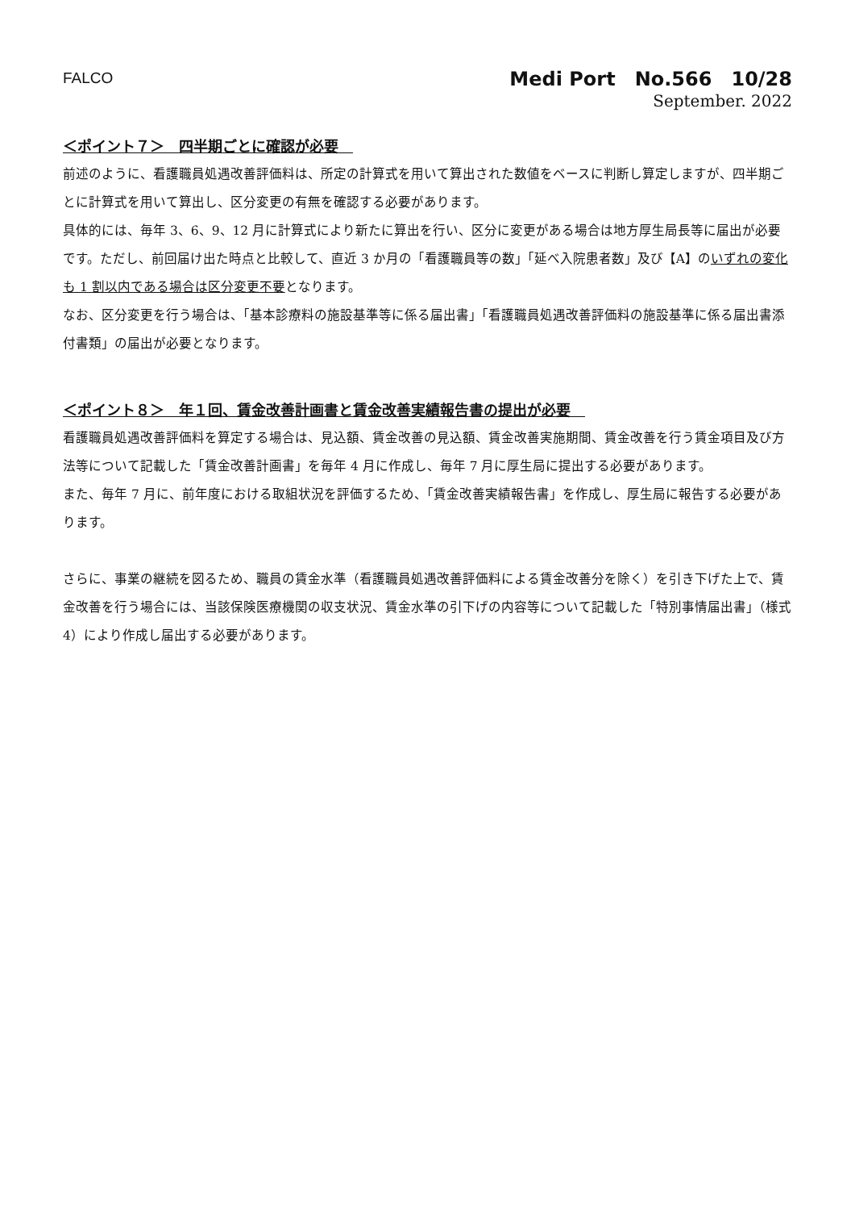FALCO
Medi Port　No.566　10/28
September. 2022
＜ポイント７＞　四半期ごとに確認が必要　
前述のように、看護職員処遇改善評価料は、所定の計算式を用いて算出された数値をベースに判断し算定しますが、四半期ごとに計算式を用いて算出し、区分変更の有無を確認する必要があります。
具体的には、毎年 3、6、9、12 月に計算式により新たに算出を行い、区分に変更がある場合は地方厚生局長等に届出が必要です。ただし、前回届け出た時点と比較して、直近 3 か月の「看護職員等の数」「延べ入院患者数」及び【A】のいずれの変化も 1 割以内である場合は区分変更不要となります。
なお、区分変更を行う場合は、「基本診療料の施設基準等に係る届出書」「看護職員処遇改善評価料の施設基準に係る届出書添付書類」の届出が必要となります。
＜ポイント８＞　年１回、賃金改善計画書と賃金改善実績報告書の提出が必要　
看護職員処遇改善評価料を算定する場合は、見込額、賃金改善の見込額、賃金改善実施期間、賃金改善を行う賃金項目及び方法等について記載した「賃金改善計画書」を毎年 4 月に作成し、毎年 7 月に厚生局に提出する必要があります。
また、毎年 7 月に、前年度における取組状況を評価するため、「賃金改善実績報告書」を作成し、厚生局に報告する必要があります。
さらに、事業の継続を図るため、職員の賃金水準（看護職員処遇改善評価料による賃金改善分を除く）を引き下げた上で、賃金改善を行う場合には、当該保険医療機関の収支状況、賃金水準の引下げの内容等について記載した「特別事情届出書」（様式 4）により作成し届出する必要があります。